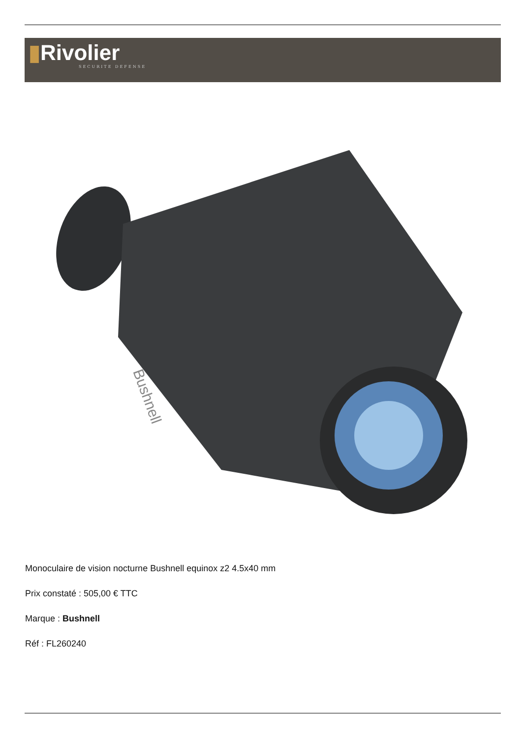▮Rivolier
SECURITE DEFENSE
Bushnell
Monoculaire de vision nocturne Bushnell equinox z2 4.5x40 mm
Prix constaté : 505,00 € TTC
Marque : Bushnell
Réf : FL260240